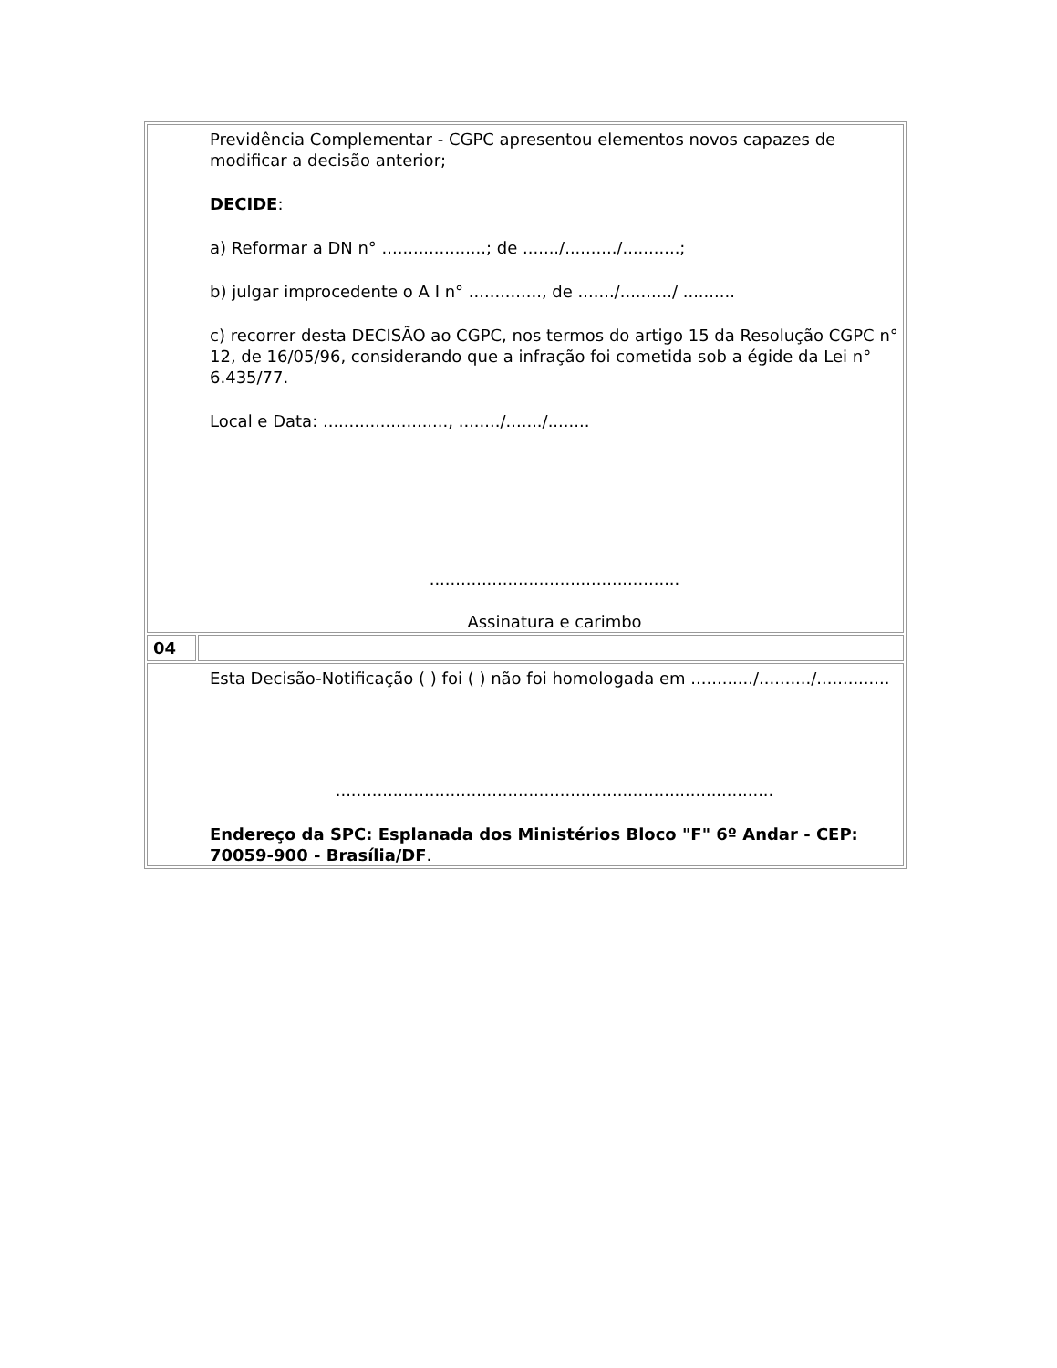| Previdência Complementar - CGPC apresentou elementos novos capazes de modificar a decisão anterior; DECIDE : a) Reformar a DN n° ....................; de ......./........../...........; b) julgar improcedente o A I n° .............., de ......./........../ .......... c) recorrer desta DECISÃO ao CGPC, nos termos do artigo 15 da Resolução CGPC n° 12, de 16/05/96, considerando que a infração foi cometida sob a égide da Lei n° 6.435/77. Local e Data: ........................, ......../......./........ ................................................ Assinatura e carimbo | |
| 04 | |
| Esta Decisão-Notificação ( ) foi ( ) não foi homologada em ............/........../.............. .................................................................................... Endereço da SPC: Esplanada dos Ministérios Bloco "F" 6º Andar - CEP: 70059-900 - Brasília/DF . | |